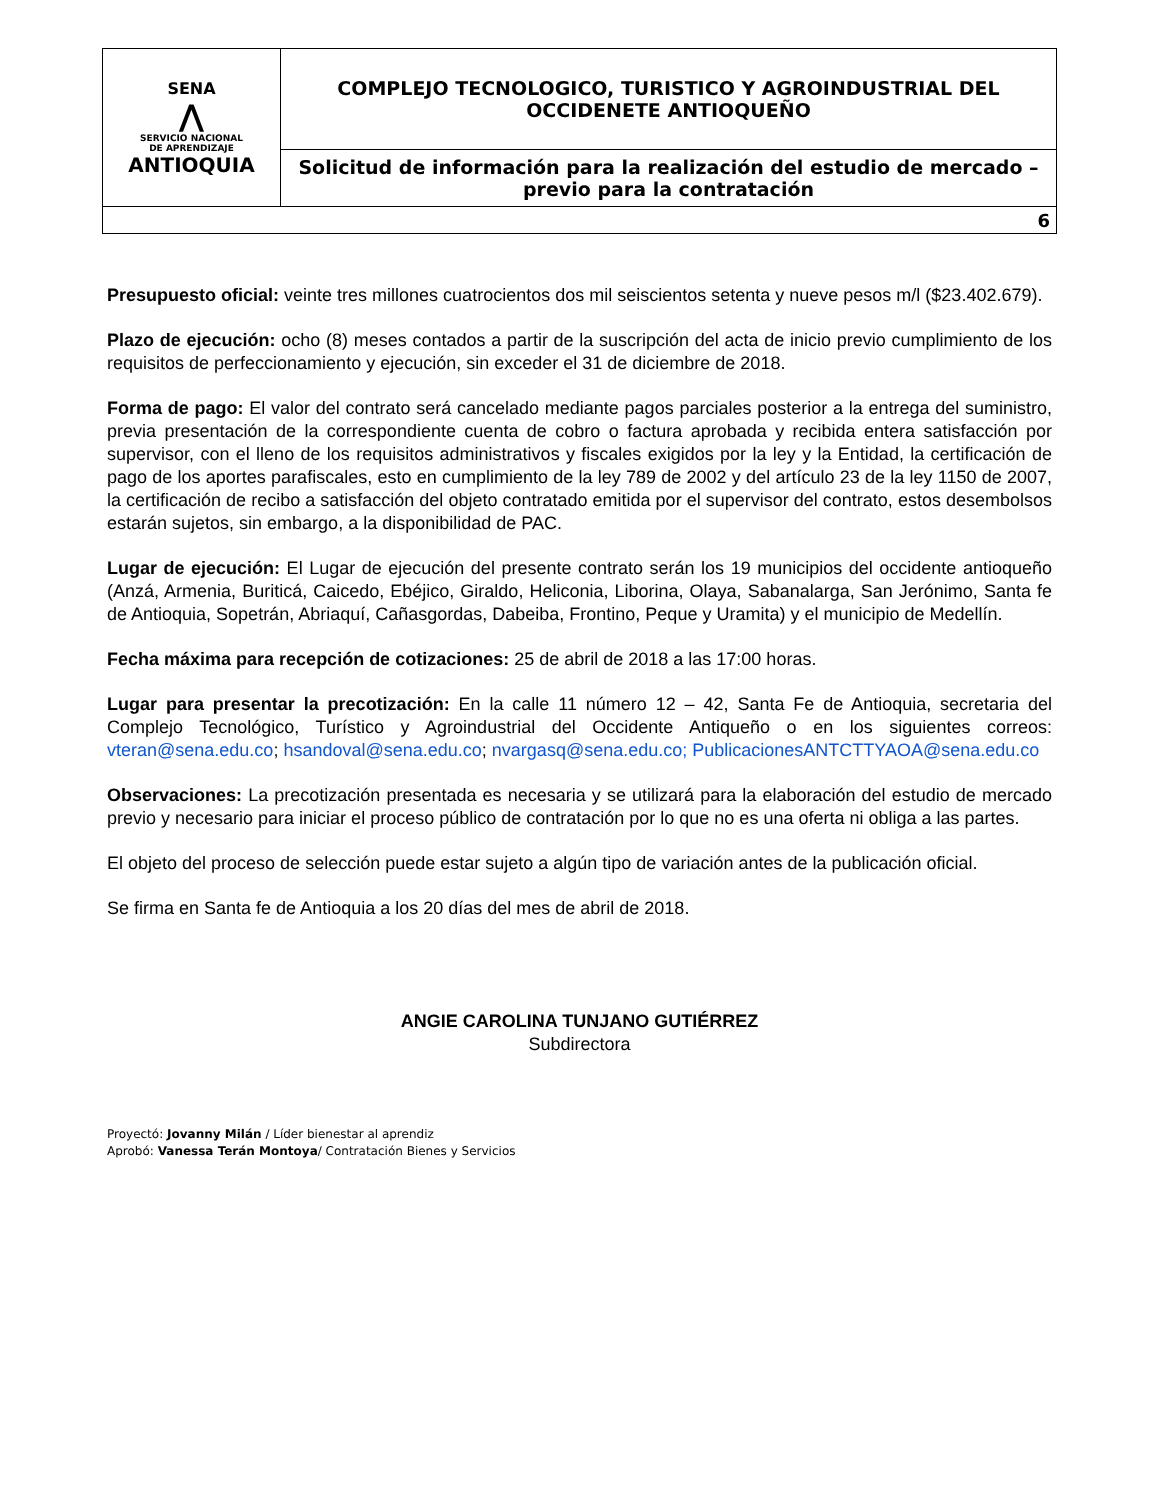| SENA ⋀ SERVICIO NACIONAL DE APRENDIZAJE ANTIOQUIA | COMPLEJO TECNOLOGICO, TURISTICO Y AGROINDUSTRIAL DEL OCCIDENETE ANTIOQUEÑO |
| | Solicitud de información para la realización del estudio de mercado – previo para la contratación |
| 6 | |
Presupuesto oficial: veinte tres millones cuatrocientos dos mil seiscientos setenta y nueve pesos m/l ($23.402.679).
Plazo de ejecución: ocho (8) meses contados a partir de la suscripción del acta de inicio previo cumplimiento de los requisitos de perfeccionamiento y ejecución, sin exceder el 31 de diciembre de 2018.
Forma de pago: El valor del contrato será cancelado mediante pagos parciales posterior a la entrega del suministro, previa presentación de la correspondiente cuenta de cobro o factura aprobada y recibida entera satisfacción por supervisor, con el lleno de los requisitos administrativos y fiscales exigidos por la ley y la Entidad, la certificación de pago de los aportes parafiscales, esto en cumplimiento de la ley 789 de 2002 y del artículo 23 de la ley 1150 de 2007, la certificación de recibo a satisfacción del objeto contratado emitida por el supervisor del contrato, estos desembolsos estarán sujetos, sin embargo, a la disponibilidad de PAC.
Lugar de ejecución: El Lugar de ejecución del presente contrato serán los 19 municipios del occidente antioqueño (Anzá, Armenia, Buriticá, Caicedo, Ebéjico, Giraldo, Heliconia, Liborina, Olaya, Sabanalarga, San Jerónimo, Santa fe de Antioquia, Sopetrán, Abriaquí, Cañasgordas, Dabeiba, Frontino, Peque y Uramita) y el municipio de Medellín.
Fecha máxima para recepción de cotizaciones: 25 de abril de 2018 a las 17:00 horas.
Lugar para presentar la precotización: En la calle 11 número 12 – 42, Santa Fe de Antioquia, secretaria del Complejo Tecnológico, Turístico y Agroindustrial del Occidente Antiqueño o en los siguientes correos: vteran@sena.edu.co; hsandoval@sena.edu.co; nvargasq@sena.edu.co; PublicacionesANTCTTYAOA@sena.edu.co
Observaciones: La precotización presentada es necesaria y se utilizará para la elaboración del estudio de mercado previo y necesario para iniciar el proceso público de contratación por lo que no es una oferta ni obliga a las partes.
El objeto del proceso de selección puede estar sujeto a algún tipo de variación antes de la publicación oficial.
Se firma en Santa fe de Antioquia a los 20 días del mes de abril de 2018.
ANGIE CAROLINA TUNJANO GUTIÉRREZ
Subdirectora
Proyectó: Jovanny Milán / Líder bienestar al aprendiz
Aprobó: Vanessa Terán Montoya/ Contratación Bienes y Servicios